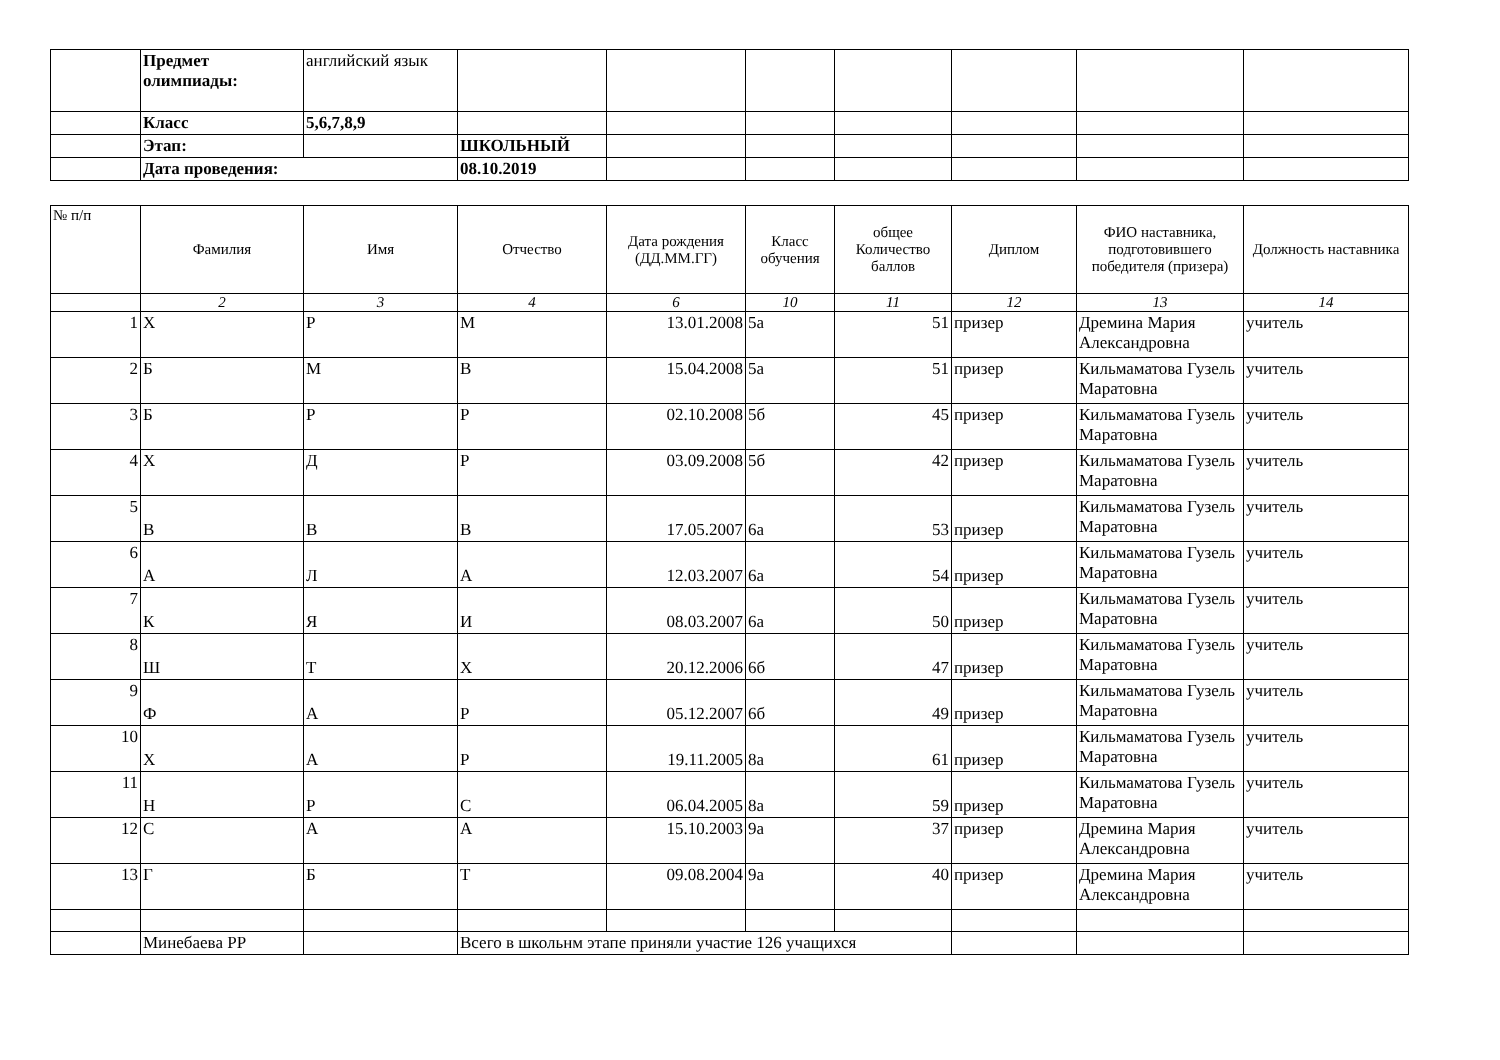| | Предмет олимпиады: | английский язык | | | | | | | |
| | Класс | 5,6,7,8,9 | | | | | | | |
| | Этап: | | ШКОЛЬНЫЙ | | | | | | |
| | Дата проведения: | | 08.10.2019 | | | | | | |
| № п/п | Фамилия | Имя | Отчество | Дата рождения (ДД.ММ.ГГ) | Класс обучения | общее Количество баллов | Диплом | ФИО наставника, подготовившего победителя (призера) | Должность наставника |
| --- | --- | --- | --- | --- | --- | --- | --- | --- | --- |
| | 2 | 3 | 4 | 6 | 10 | 11 | 12 | 13 | 14 |
| 1 | Х | Р | М | 13.01.2008 | 5а | 51 | призер | Дремина Мария Александровна | учитель |
| 2 | Б | М | В | 15.04.2008 | 5а | 51 | призер | Кильмаматова Гузель Маратовна | учитель |
| 3 | Б | Р | Р | 02.10.2008 | 5б | 45 | призер | Кильмаматова Гузель Маратовна | учитель |
| 4 | Х | Д | Р | 03.09.2008 | 5б | 42 | призер | Кильмаматова Гузель Маратовна | учитель |
| 5 | В | В | В | 17.05.2007 | 6а | 53 | призер | Кильмаматова Гузель Маратовна | учитель |
| 6 | А | Л | А | 12.03.2007 | 6а | 54 | призер | Кильмаматова Гузель Маратовна | учитель |
| 7 | К | Я | И | 08.03.2007 | 6а | 50 | призер | Кильмаматова Гузель Маратовна | учитель |
| 8 | Ш | Т | Х | 20.12.2006 | 6б | 47 | призер | Кильмаматова Гузель Маратовна | учитель |
| 9 | Ф | А | Р | 05.12.2007 | 6б | 49 | призер | Кильмаматова Гузель Маратовна | учитель |
| 10 | Х | А | Р | 19.11.2005 | 8а | 61 | призер | Кильмаматова Гузель Маратовна | учитель |
| 11 | Н | Р | С | 06.04.2005 | 8а | 59 | призер | Кильмаматова Гузель Маратовна | учитель |
| 12 | С | А | А | 15.10.2003 | 9а | 37 | призер | Дремина Мария Александровна | учитель |
| 13 | Г | Б | Т | 09.08.2004 | 9а | 40 | призер | Дремина Мария Александровна | учитель |
| | Минебаева РР | | Всего в школьнм этапе приняли участие 126 учащихся | | | | | | |